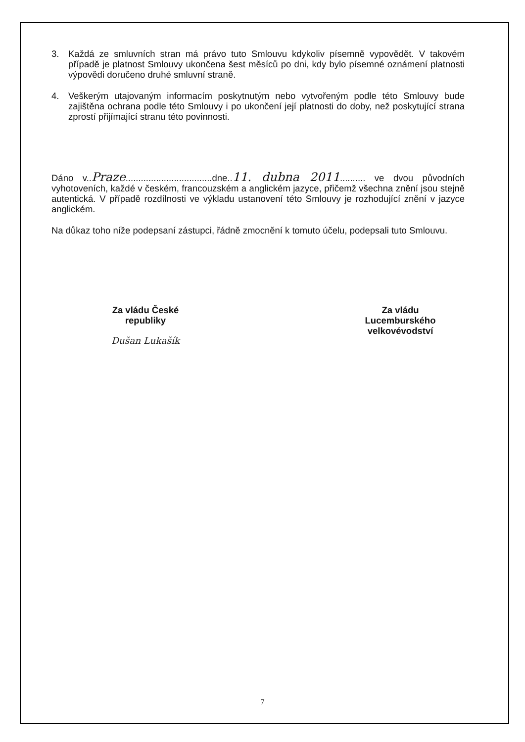3. Každá ze smluvních stran má právo tuto Smlouvu kdykoliv písemně vypovědět. V takovém případě je platnost Smlouvy ukončena šest měsíců po dni, kdy bylo písemné oznámení platnosti výpovědi doručeno druhé smluvní straně.
4. Veškerým utajovaným informacím poskytnutým nebo vytvořeným podle této Smlouvy bude zajištěna ochrana podle této Smlouvy i po ukončení její platnosti do doby, než poskytující strana zprostí přijímající stranu této povinnosti.
Dáno v..Praze..................................dne..11. dubna 2011.......... ve dvou původních vyhotoveních, každé v českém, francouzském a anglickém jazyce, přičemž všechna znění jsou stejně autentická. V případě rozdílnosti ve výkladu ustanovení této Smlouvy je rozhodující znění v jazyce anglickém.
Na důkaz toho níže podepsaní zástupci, řádně zmocnění k tomuto účelu, podepsali tuto Smlouvu.
Za vládu České
republiky
Dušan Lukašík
Za vládu
Lucemburského
velkovévodství
7